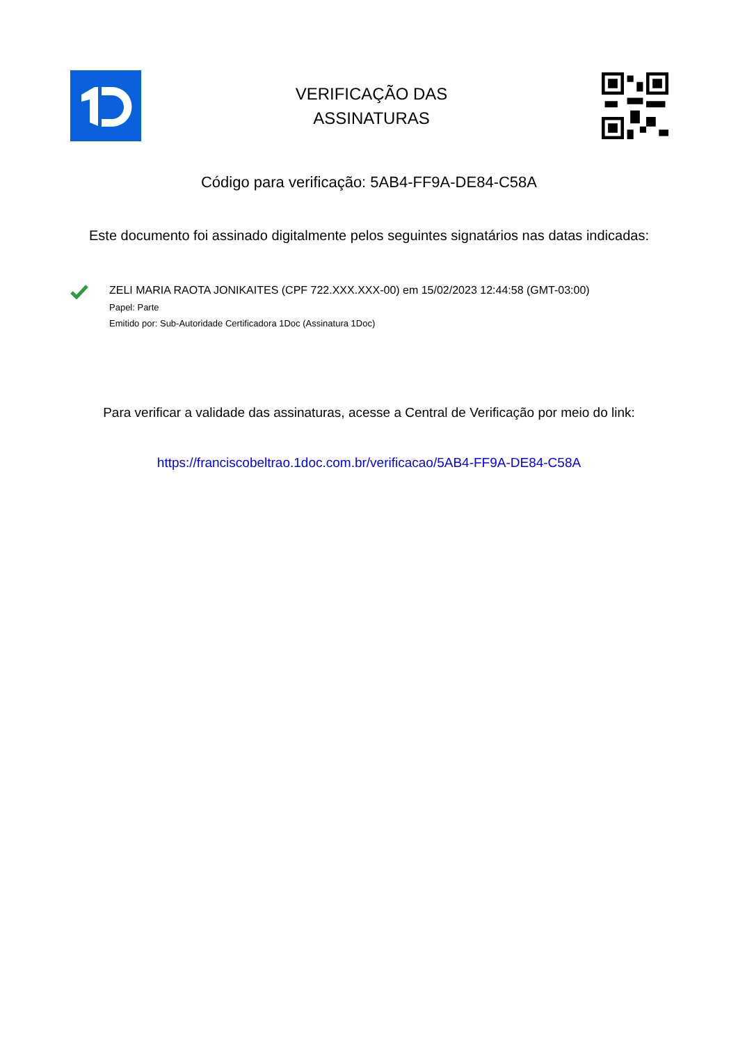VERIFICAÇÃO DAS
ASSINATURAS
Código para verificação: 5AB4-FF9A-DE84-C58A
Este documento foi assinado digitalmente pelos seguintes signatários nas datas indicadas:
ZELI MARIA RAOTA JONIKAITES (CPF 722.XXX.XXX-00) em 15/02/2023 12:44:58 (GMT-03:00)
Papel: Parte
Emitido por: Sub-Autoridade Certificadora 1Doc (Assinatura 1Doc)
Para verificar a validade das assinaturas, acesse a Central de Verificação por meio do link:
https://franciscobeltrao.1doc.com.br/verificacao/5AB4-FF9A-DE84-C58A